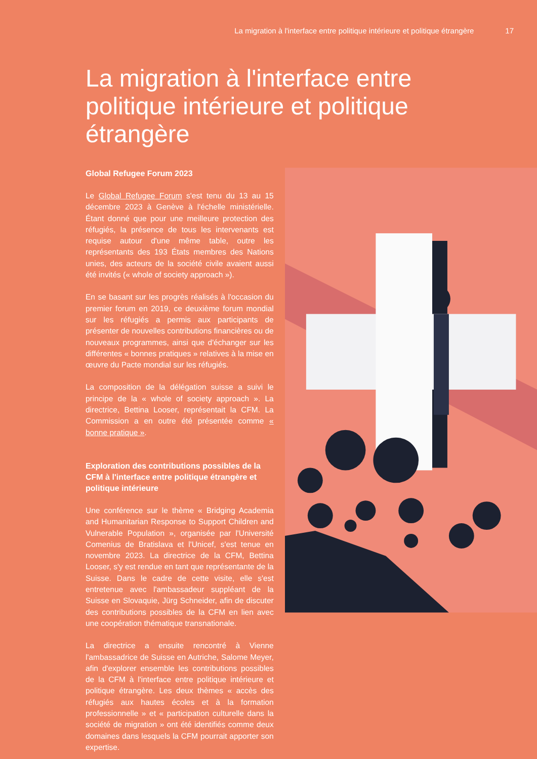La migration à l'interface entre politique intérieure et politique étrangère 17
La migration à l'interface entre politique intérieure et politique étrangère
Global Refugee Forum 2023
Le Global Refugee Forum s'est tenu du 13 au 15 décembre 2023 à Genève à l'échelle ministérielle. Étant donné que pour une meilleure protection des réfugiés, la présence de tous les intervenants est requise autour d'une même table, outre les représentants des 193 États membres des Nations unies, des acteurs de la société civile avaient aussi été invités (« whole of society approach »).
En se basant sur les progrès réalisés à l'occasion du premier forum en 2019, ce deuxième forum mondial sur les réfugiés a permis aux participants de présenter de nouvelles contributions financières ou de nouveaux programmes, ainsi que d'échanger sur les différentes « bonnes pratiques » relatives à la mise en œuvre du Pacte mondial sur les réfugiés.
La composition de la délégation suisse a suivi le principe de la « whole of society approach ». La directrice, Bettina Looser, représentait la CFM. La Commission a en outre été présentée comme « bonne pratique ».
Exploration des contributions possibles de la CFM à l'interface entre politique étrangère et politique intérieure
Une conférence sur le thème « Bridging Academia and Humanitarian Response to Support Children and Vulnerable Population », organisée par l'Université Comenius de Bratislava et l'Unicef, s'est tenue en novembre 2023. La directrice de la CFM, Bettina Looser, s'y est rendue en tant que représentante de la Suisse. Dans le cadre de cette visite, elle s'est entretenue avec l'ambassadeur suppléant de la Suisse en Slovaquie, Jürg Schneider, afin de discuter des contributions possibles de la CFM en lien avec une coopération thématique transnationale.
La directrice a ensuite rencontré à Vienne l'ambassadrice de Suisse en Autriche, Salome Meyer, afin d'explorer ensemble les contributions possibles de la CFM à l'interface entre politique intérieure et politique étrangère. Les deux thèmes « accès des réfugiés aux hautes écoles et à la formation professionnelle » et « participation culturelle dans la société de migration » ont été identifiés comme deux domaines dans lesquels la CFM pourrait apporter son expertise.